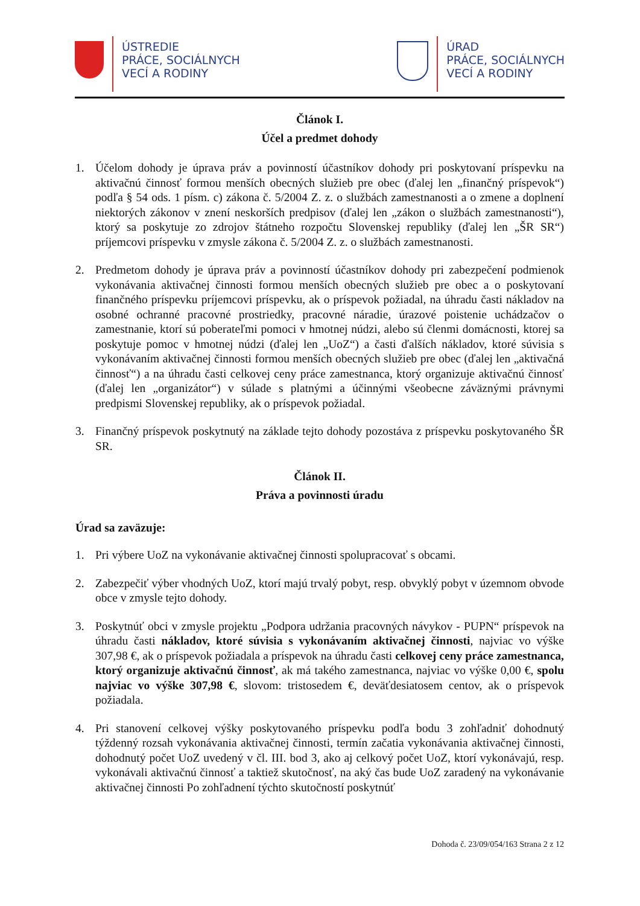ÚSTREDIE
PRÁCE, SOCIÁLNYCH
VECÍ A RODINY
ÚRAD
PRÁCE, SOCIÁLNYCH
VECÍ A RODINY
Článok I.
Účel a predmet dohody
1. Účelom dohody je úprava práv a povinností účastníkov dohody pri poskytovaní príspevku na aktivačnú činnosť formou menších obecných služieb pre obec (ďalej len „finančný príspevok“) podľa § 54 ods. 1 písm. c) zákona č. 5/2004 Z. z. o službách zamestnanosti a o zmene a doplnení niektorých zákonov v znení neskorších predpisov (ďalej len „zákon o službách zamestnanosti“), ktorý sa poskytuje zo zdrojov štátneho rozpočtu Slovenskej republiky (ďalej len „ŠR SR“) príjemcovi príspevku v zmysle zákona č. 5/2004 Z. z. o službách zamestnanosti.
2. Predmetom dohody je úprava práv a povinností účastníkov dohody pri zabezpečení podmienok vykonávania aktivačnej činnosti formou menších obecných služieb pre obec a o poskytovaní finančného príspevku príjemcovi príspevku, ak o príspevok požiadal, na úhradu časti nákladov na osobné ochranné pracovné prostriedky, pracovné náradie, úrazové poistenie uchádzačov o zamestnanie, ktorí sú poberateľmi pomoci v hmotnej núdzi, alebo sú členmi domácnosti, ktorej sa poskytuje pomoc v hmotnej núdzi (ďalej len „UoZ“) a časti ďalších nákladov, ktoré súvisia s vykonávaním aktivačnej činnosti formou menších obecných služieb pre obec (ďalej len „aktivačná činnosť“) a na úhradu časti celkovej ceny práce zamestnanca, ktorý organizuje aktivačnú činnosť (ďalej len „organizátor“) v súlade s platnými a účinnými všeobecne záväznými právnymi predpismi Slovenskej republiky, ak o príspevok požiadal.
3. Finančný príspevok poskytnutý na základe tejto dohody pozostáva z príspevku poskytovaného ŠR SR.
Článok II.
Práva a povinnosti úradu
Úrad sa zaväzuje:
1. Pri výbere UoZ na vykonávanie aktivačnej činnosti spolupracovať s obcami.
2. Zabezpečiť výber vhodných UoZ, ktorí majú trvalý pobyt, resp. obvyklý pobyt v územnom obvode obce v zmysle tejto dohody.
3. Poskytnúť obci v zmysle projektu „Podpora udržania pracovných návykov - PUPN“ príspevok na úhradu časti nákladov, ktoré súvisia s vykonávaním aktivačnej činnosti, najviac vo výške 307,98 €, ak o príspevok požiadala a príspevok na úhradu časti celkovej ceny práce zamestnanca, ktorý organizuje aktivačnú činnosť, ak má takého zamestnanca, najviac vo výške 0,00 €, spolu najviac vo výške 307,98 €, slovom: tristosedem €, deväťdesiatosem centov, ak o príspevok požiadala.
4. Pri stanovení celkovej výšky poskytovaného príspevku podľa bodu 3 zohľadniť dohodnutý týždenný rozsah vykonávania aktivačnej činnosti, termín začatia vykonávania aktivačnej činnosti, dohodnutý počet UoZ uvedený v čl. III. bod 3, ako aj celkový počet UoZ, ktorí vykonávajú, resp. vykonávali aktivačnú činnosť a taktiež skutočnosť, na aký čas bude UoZ zaradený na vykonávanie aktivačnej činnosti Po zohľadnení týchto skutočností poskytnúť
Dohoda č. 23/09/054/163 Strana 2 z 12